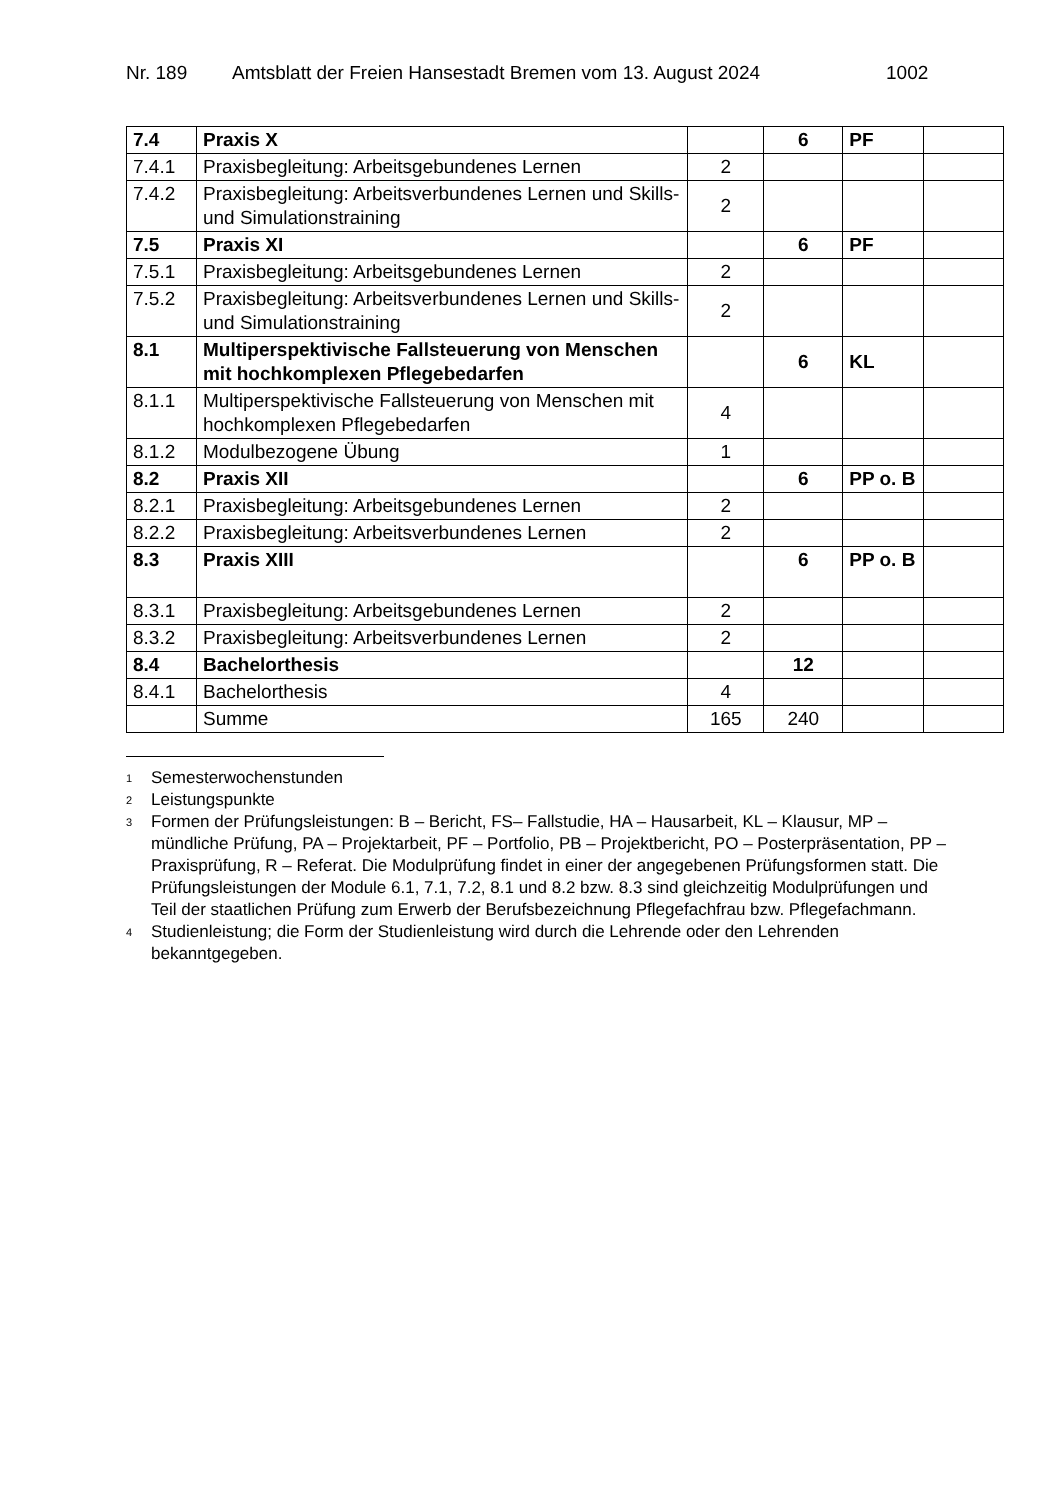Nr. 189 Amtsblatt der Freien Hansestadt Bremen vom 13. August 2024 1002
| 7.4 | Praxis X | | 6 | PF | |
| 7.4.1 | Praxisbegleitung: Arbeitsgebundenes Lernen | 2 | | | |
| 7.4.2 | Praxisbegleitung: Arbeitsverbundenes Lernen und Skills- und Simulationstraining | 2 | | | |
| 7.5 | Praxis XI | | 6 | PF | |
| 7.5.1 | Praxisbegleitung: Arbeitsgebundenes Lernen | 2 | | | |
| 7.5.2 | Praxisbegleitung: Arbeitsverbundenes Lernen und Skills- und Simulationstraining | 2 | | | |
| 8.1 | Multiperspektivische Fallsteuerung von Menschen mit hochkomplexen Pflegebedarfen | | 6 | KL | |
| 8.1.1 | Multiperspektivische Fallsteuerung von Menschen mit hochkomplexen Pflegebedarfen | 4 | | | |
| 8.1.2 | Modulbezogene Übung | 1 | | | |
| 8.2 | Praxis XII | | 6 | PP o. B | |
| 8.2.1 | Praxisbegleitung: Arbeitsgebundenes Lernen | 2 | | | |
| 8.2.2 | Praxisbegleitung: Arbeitsverbundenes Lernen | 2 | | | |
| 8.3 | Praxis XIII | | 6 | PP o. B | |
| 8.3.1 | Praxisbegleitung: Arbeitsgebundenes Lernen | 2 | | | |
| 8.3.2 | Praxisbegleitung: Arbeitsverbundenes Lernen | 2 | | | |
| 8.4 | Bachelorthesis | | 12 | | |
| 8.4.1 | Bachelorthesis | 4 | | | |
| | Summe | 165 | 240 | | |
<sup>1</sup>
Semesterwochenstunden
<sup>2</sup>
Leistungspunkte
<sup>3</sup>
Formen der Prüfungsleistungen: B – Bericht, FS– Fallstudie, HA – Hausarbeit, KL – Klausur, MP – mündliche Prüfung, PA – Projektarbeit, PF – Portfolio, PB – Projektbericht, PO – Posterpräsentation, PP – Praxisprüfung, R – Referat. Die Modulprüfung findet in einer der angegebenen Prüfungsformen statt. Die Prüfungsleistungen der Module 6.1, 7.1, 7.2, 8.1 und 8.2 bzw. 8.3 sind gleichzeitig Modulprüfungen und Teil der staatlichen Prüfung zum Erwerb der Berufsbezeichnung Pflegefachfrau bzw. Pflegefachmann.
<sup>4</sup>
Studienleistung; die Form der Studienleistung wird durch die Lehrende oder den Lehrenden bekanntgegeben.